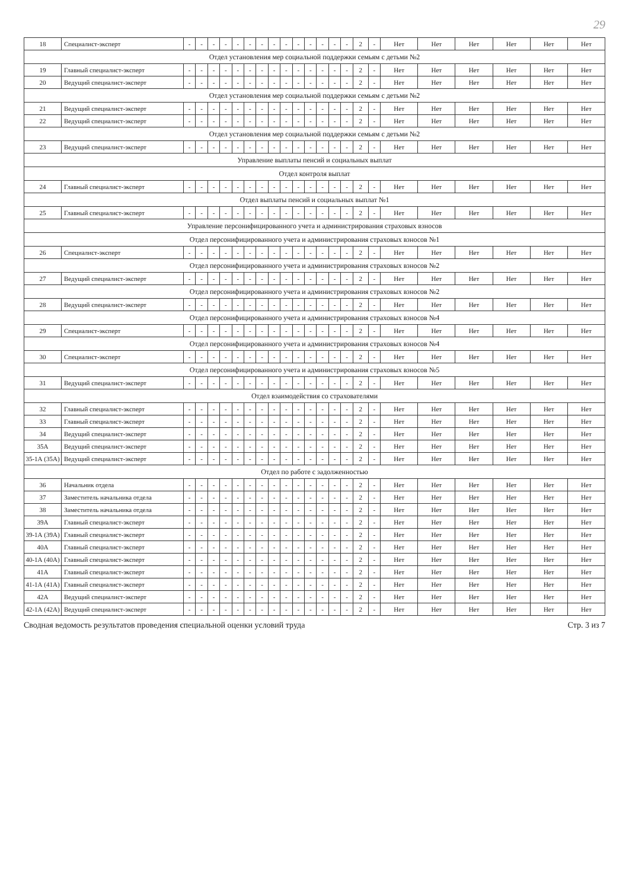29
| 18 | Специалист-эксперт | - | - | - | - | - | - | - | - | - | - | - | - | - | - | 2 | - | Нет | Нет | Нет | Нет | Нет | Нет |
| Отдел установления мер социальной поддержки семьям с детьми №2 | | | | | | | | | | | | | | | | | | | | | | | |
| 19 | Главный специалист-эксперт | - | - | - | - | - | - | - | - | - | - | - | - | - | - | 2 | - | Нет | Нет | Нет | Нет | Нет | Нет |
| 20 | Ведущий специалист-эксперт | - | - | - | - | - | - | - | - | - | - | - | - | - | - | 2 | - | Нет | Нет | Нет | Нет | Нет | Нет |
| Отдел установления мер социальной поддержки семьям с детьми №2 | | | | | | | | | | | | | | | | | | | | | | | |
| 21 | Ведущий специалист-эксперт | - | - | - | - | - | - | - | - | - | - | - | - | - | - | 2 | - | Нет | Нет | Нет | Нет | Нет | Нет |
| 22 | Ведущий специалист-эксперт | - | - | - | - | - | - | - | - | - | - | - | - | - | - | 2 | - | Нет | Нет | Нет | Нет | Нет | Нет |
| Отдел установления мер социальной поддержки семьям с детьми №2 | | | | | | | | | | | | | | | | | | | | | | | |
| 23 | Ведущий специалист-эксперт | - | - | - | - | - | - | - | - | - | - | - | - | - | - | 2 | - | Нет | Нет | Нет | Нет | Нет | Нет |
| Управление выплаты пенсий и социальных выплат | | | | | | | | | | | | | | | | | | | | | | | |
| Отдел контроля выплат | | | | | | | | | | | | | | | | | | | | | | | |
| 24 | Главный специалист-эксперт | - | - | - | - | - | - | - | - | - | - | - | - | - | - | 2 | - | Нет | Нет | Нет | Нет | Нет | Нет |
| Отдел выплаты пенсий и социальных выплат №1 | | | | | | | | | | | | | | | | | | | | | | | |
| 25 | Главный специалист-эксперт | - | - | - | - | - | - | - | - | - | - | - | - | - | - | 2 | - | Нет | Нет | Нет | Нет | Нет | Нет |
| Управление персонифицированного учета и администрирования страховых взносов | | | | | | | | | | | | | | | | | | | | | | | |
| Отдел персонифицированного учета и администрирования страховых взносов №1 | | | | | | | | | | | | | | | | | | | | | | | |
| 26 | Специалист-эксперт | - | - | - | - | - | - | - | - | - | - | - | - | - | - | 2 | - | Нет | Нет | Нет | Нет | Нет | Нет |
| Отдел персонифицированного учета и администрирования страховых взносов №2 | | | | | | | | | | | | | | | | | | | | | | | |
| 27 | Ведущий специалист-эксперт | - | - | - | - | - | - | - | - | - | - | - | - | - | - | 2 | - | Нет | Нет | Нет | Нет | Нет | Нет |
| Отдел персонифицированного учета и администрирования страховых взносов №2 | | | | | | | | | | | | | | | | | | | | | | | |
| 28 | Ведущий специалист-эксперт | - | - | - | - | - | - | - | - | - | - | - | - | - | - | 2 | - | Нет | Нет | Нет | Нет | Нет | Нет |
| Отдел персонифицированного учета и администрирования страховых взносов №4 | | | | | | | | | | | | | | | | | | | | | | | |
| 29 | Специалист-эксперт | - | - | - | - | - | - | - | - | - | - | - | - | - | - | 2 | - | Нет | Нет | Нет | Нет | Нет | Нет |
| Отдел персонифицированного учета и администрирования страховых взносов №4 | | | | | | | | | | | | | | | | | | | | | | | |
| 30 | Специалист-эксперт | - | - | - | - | - | - | - | - | - | - | - | - | - | - | 2 | - | Нет | Нет | Нет | Нет | Нет | Нет |
| Отдел персонифицированного учета и администрирования страховых взносов №5 | | | | | | | | | | | | | | | | | | | | | | | |
| 31 | Ведущий специалист-эксперт | - | - | - | - | - | - | - | - | - | - | - | - | - | - | 2 | - | Нет | Нет | Нет | Нет | Нет | Нет |
| Отдел взаимодействия со страхователями | | | | | | | | | | | | | | | | | | | | | | | |
| 32 | Главный специалист-эксперт | - | - | - | - | - | - | - | - | - | - | - | - | - | - | 2 | - | Нет | Нет | Нет | Нет | Нет | Нет |
| 33 | Главный специалист-эксперт | - | - | - | - | - | - | - | - | - | - | - | - | - | - | 2 | - | Нет | Нет | Нет | Нет | Нет | Нет |
| 34 | Ведущий специалист-эксперт | - | - | - | - | - | - | - | - | - | - | - | - | - | - | 2 | - | Нет | Нет | Нет | Нет | Нет | Нет |
| 35А | Ведущий специалист-эксперт | - | - | - | - | - | - | - | - | - | - | - | - | - | - | 2 | - | Нет | Нет | Нет | Нет | Нет | Нет |
| 35-1А (35А) | Ведущий специалист-эксперт | - | - | - | - | - | - | - | - | - | - | - | - | - | - | 2 | - | Нет | Нет | Нет | Нет | Нет | Нет |
| Отдел по работе с задолженностью | | | | | | | | | | | | | | | | | | | | | | | |
| 36 | Начальник отдела | - | - | - | - | - | - | - | - | - | - | - | - | - | - | 2 | - | Нет | Нет | Нет | Нет | Нет | Нет |
| 37 | Заместитель начальника отдела | - | - | - | - | - | - | - | - | - | - | - | - | - | - | 2 | - | Нет | Нет | Нет | Нет | Нет | Нет |
| 38 | Заместитель начальника отдела | - | - | - | - | - | - | - | - | - | - | - | - | - | - | 2 | - | Нет | Нет | Нет | Нет | Нет | Нет |
| 39А | Главный специалист-эксперт | - | - | - | - | - | - | - | - | - | - | - | - | - | - | 2 | - | Нет | Нет | Нет | Нет | Нет | Нет |
| 39-1А (39А) | Главный специалист-эксперт | - | - | - | - | - | - | - | - | - | - | - | - | - | - | 2 | - | Нет | Нет | Нет | Нет | Нет | Нет |
| 40А | Главный специалист-эксперт | - | - | - | - | - | - | - | - | - | - | - | - | - | - | 2 | - | Нет | Нет | Нет | Нет | Нет | Нет |
| 40-1А (40А) | Главный специалист-эксперт | - | - | - | - | - | - | - | - | - | - | - | - | - | - | 2 | - | Нет | Нет | Нет | Нет | Нет | Нет |
| 41А | Главный специалист-эксперт | - | - | - | - | - | - | - | - | - | - | - | - | - | - | 2 | - | Нет | Нет | Нет | Нет | Нет | Нет |
| 41-1А (41А) | Главный специалист-эксперт | - | - | - | - | - | - | - | - | - | - | - | - | - | - | 2 | - | Нет | Нет | Нет | Нет | Нет | Нет |
| 42А | Ведущий специалист-эксперт | - | - | - | - | - | - | - | - | - | - | - | - | - | - | 2 | - | Нет | Нет | Нет | Нет | Нет | Нет |
| 42-1А (42А) | Ведущий специалист-эксперт | - | - | - | - | - | - | - | - | - | - | - | - | - | - | 2 | - | Нет | Нет | Нет | Нет | Нет | Нет |
Сводная ведомость результатов проведения специальной оценки условий труда Стр. 3 из 7